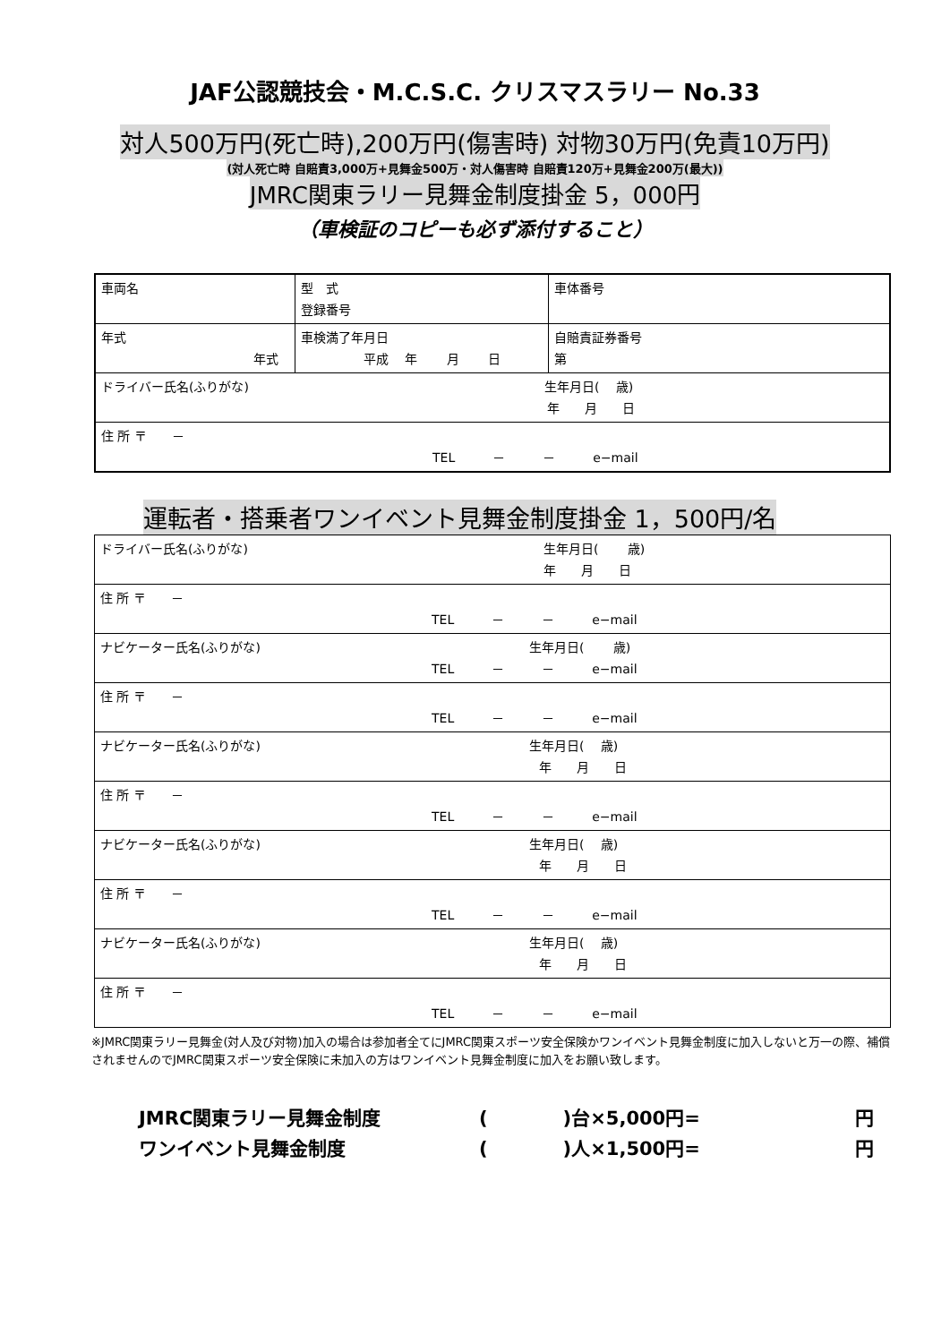JAF公認競技会・M.C.S.C. クリスマスラリー No.33
対人500万円(死亡時),200万円(傷害時) 対物30万円(免責10万円)
(対人死亡時 自賠責3,000万+見舞金500万・対人傷害時 自賠責120万+見舞金200万(最大))
JMRC関東ラリー見舞金制度掛金 5，000円
（車検証のコピーも必ず添付すること）
| 車両名 | 型 式 登録番号 | 車体番号 |
| 年式 年式 | 車検満了年月日 平成 年 月 日 | 自賠責証券番号 第 |
| ドライバー氏名(ふりがな) 生年月日( 歳) 年 月 日 | | |
| 住 所 〒 － TEL － － e−mail | | |
運転者・搭乗者ワンイベント見舞金制度掛金 1，500円/名
| ドライバー氏名(ふりがな) 生年月日( 歳) 年 月 日 |
| 住 所 〒 － TEL － － e−mail |
| ナビケーター氏名(ふりがな) 生年月日( 歳) TEL － － e−mail |
| 住 所 〒 － TEL － － e−mail |
| ナビケーター氏名(ふりがな) 生年月日( 歳) 年 月 日 |
| 住 所 〒 － TEL － － e−mail |
| ナビケーター氏名(ふりがな) 生年月日( 歳) 年 月 日 |
| 住 所 〒 － TEL － － e−mail |
| ナビケーター氏名(ふりがな) 生年月日( 歳) 年 月 日 |
| 住 所 〒 － TEL － － e−mail |
※JMRC関東ラリー見舞金(対人及び対物)加入の場合は参加者全てにJMRC関東スポーツ安全保険かワンイベント見舞金制度に加入しないと万一の際、補償されませんのでJMRC関東スポーツ安全保険に未加入の方はワンイベント見舞金制度に加入をお願い致します。
JMRC関東ラリー見舞金制度 (　　　　)台×5,000円= 円
ワンイベント見舞金制度 (　　　　)人×1,500円= 円